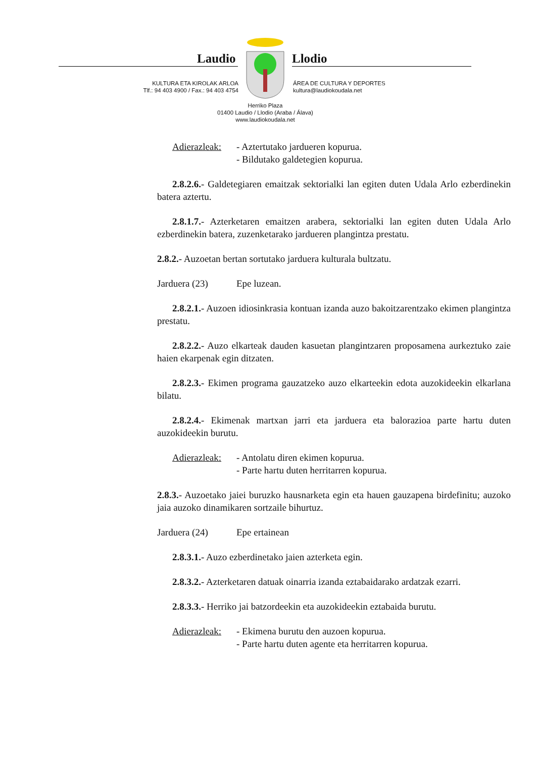Laudio Llodio
KULTURA ETA KIROLAK ARLOA
Tlf.: 94 403 4900 / Fax.: 94 403 4754
ÁREA DE CULTURA Y DEPORTES
kultura@laudiokoudala.net
Herriko Plaza
01400 Laudio / Llodio (Araba / Álava)
www.laudiokoudala.net
Adierazleak:
- Aztertutako jardueren kopurua.
- Bildutako galdetegien kopurua.
2.8.2.6.- Galdetegiaren emaitzak sektorialki lan egiten duten Udala Arlo ezberdinekin batera aztertu.
2.8.1.7.- Azterketaren emaitzen arabera, sektorialki lan egiten duten Udala Arlo ezberdinekin batera, zuzenketarako jardueren plangintza prestatu.
2.8.2.- Auzoetan bertan sortutako jarduera kulturala bultzatu.
Jarduera (23) Epe luzean.
2.8.2.1.- Auzoen idiosinkrasia kontuan izanda auzo bakoitzarentzako ekimen plangintza prestatu.
2.8.2.2.- Auzo elkarteak dauden kasuetan plangintzaren proposamena aurkeztuko zaie haien ekarpenak egin ditzaten.
2.8.2.3.- Ekimen programa gauzatzeko auzo elkarteekin edota auzokideekin elkarlana bilatu.
2.8.2.4.- Ekimenak martxan jarri eta jarduera eta balorazioa parte hartu duten auzokideekin burutu.
Adierazleak:
- Antolatu diren ekimen kopurua.
- Parte hartu duten herritarren kopurua.
2.8.3.- Auzoetako jaiei buruzko hausnarketa egin eta hauen gauzapena birdefinitu; auzoko jaia auzoko dinamikaren sortzaile bihurtuz.
Jarduera (24) Epe ertainean
2.8.3.1.- Auzo ezberdinetako jaien azterketa egin.
2.8.3.2.- Azterketaren datuak oinarria izanda eztabaidarako ardatzak ezarri.
2.8.3.3.- Herriko jai batzordeekin eta auzokideekin eztabaida burutu.
Adierazleak:
- Ekimena burutu den auzoen kopurua.
- Parte hartu duten agente eta herritarren kopurua.